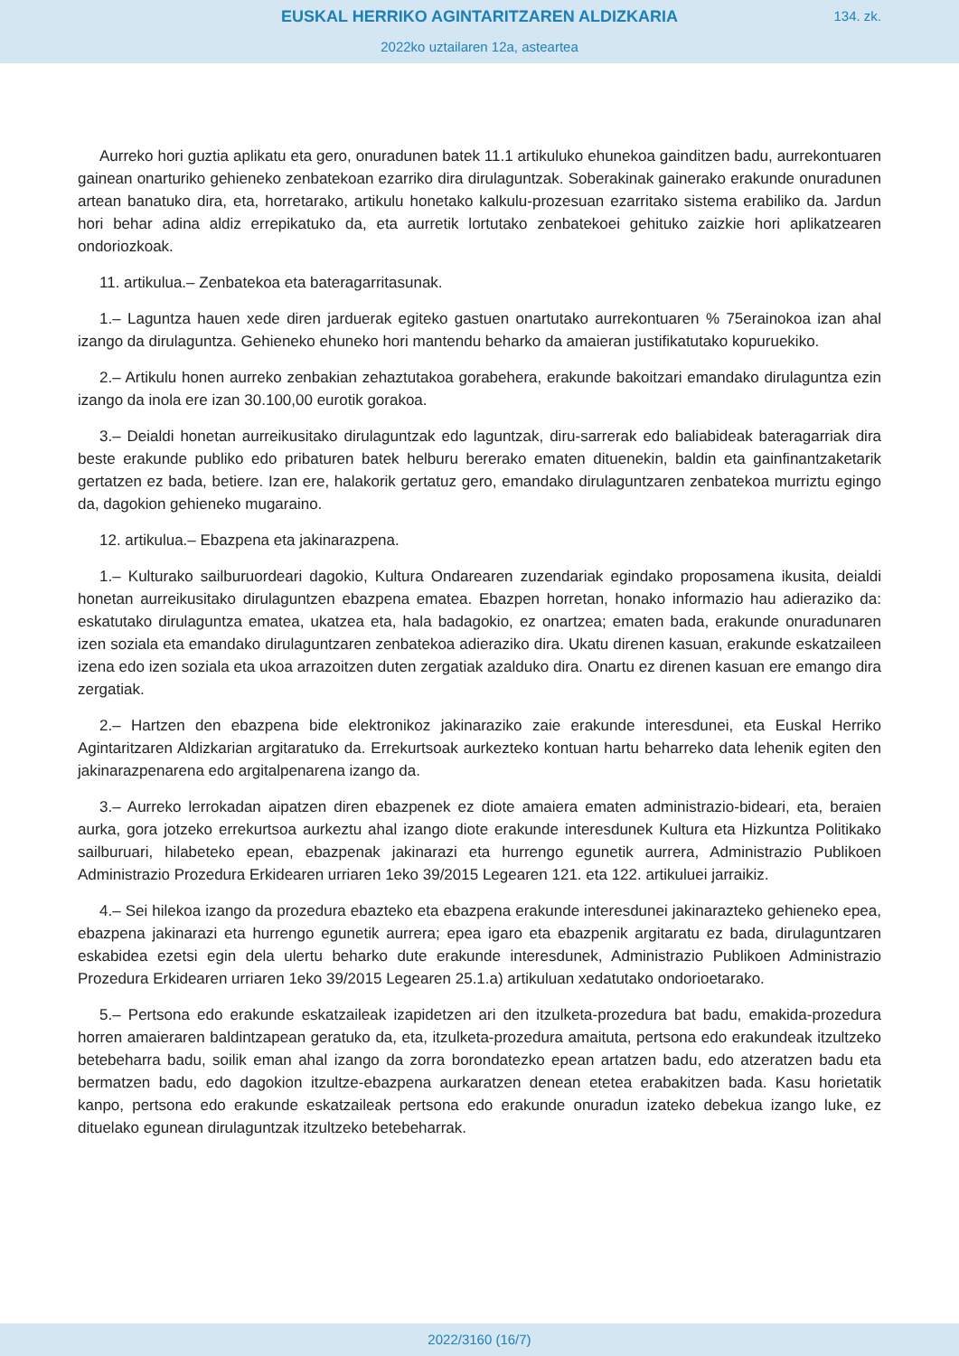EUSKAL HERRIKO AGINTARITZAREN ALDIZKARIA
134. zk.
2022ko uztailaren 12a, asteartea
Aurreko hori guztia aplikatu eta gero, onuradunen batek 11.1 artikuluko ehunekoa gainditzen badu, aurrekontuaren gainean onarturiko gehieneko zenbatekoan ezarriko dira dirulaguntzak. Soberakinak gainerako erakunde onuradunen artean banatuko dira, eta, horretarako, artikulu honetako kalkulu-prozesuan ezarritako sistema erabiliko da. Jardun hori behar adina aldiz errepikatuko da, eta aurretik lortutako zenbatekoei gehituko zaizkie hori aplikatzearen ondoriozkoak.
11. artikulua.– Zenbatekoa eta bateragarritasunak.
1.– Laguntza hauen xede diren jarduerak egiteko gastuen onartutako aurrekontuaren % 75erainokoa izan ahal izango da dirulaguntza. Gehieneko ehuneko hori mantendu beharko da amaieran justifikatutako kopuruekiko.
2.– Artikulu honen aurreko zenbakian zehaztutakoa gorabehera, erakunde bakoitzari emandako dirulaguntza ezin izango da inola ere izan 30.100,00 eurotik gorakoa.
3.– Deialdi honetan aurreikusitako dirulaguntzak edo laguntzak, diru-sarrerak edo baliabideak bateragarriak dira beste erakunde publiko edo pribaturen batek helburu bererako ematen dituenekin, baldin eta gainfinantzaketarik gertatzen ez bada, betiere. Izan ere, halakorik gertatuz gero, emandako dirulaguntzaren zenbatekoa murriztu egingo da, dagokion gehieneko mugaraino.
12. artikulua.– Ebazpena eta jakinarazpena.
1.– Kulturako sailburuordeari dagokio, Kultura Ondarearen zuzendariak egindako proposamena ikusita, deialdi honetan aurreikusitako dirulaguntzen ebazpena ematea. Ebazpen horretan, honako informazio hau adieraziko da: eskatutako dirulaguntza ematea, ukatzea eta, hala badagokio, ez onartzea; ematen bada, erakunde onuradunaren izen soziala eta emandako dirulaguntzaren zenbatekoa adieraziko dira. Ukatu direnen kasuan, erakunde eskatzaileen izena edo izen soziala eta ukoa arrazoitzen duten zergatiak azalduko dira. Onartu ez direnen kasuan ere emango dira zergatiak.
2.– Hartzen den ebazpena bide elektronikoz jakinaraziko zaie erakunde interesdunei, eta Euskal Herriko Agintaritzaren Aldizkarian argitaratuko da. Errekurtsoak aurkezteko kontuan hartu beharreko data lehenik egiten den jakinarazpenarena edo argitalpenarena izango da.
3.– Aurreko lerrokadan aipatzen diren ebazpenek ez diote amaiera ematen administrazio-bideari, eta, beraien aurka, gora jotzeko errekurtsoa aurkeztu ahal izango diote erakunde interesdunek Kultura eta Hizkuntza Politikako sailburuari, hilabeteko epean, ebazpenak jakinarazi eta hurrengo egunetik aurrera, Administrazio Publikoen Administrazio Prozedura Erkidearen urriaren 1eko 39/2015 Legearen 121. eta 122. artikuluei jarraikiz.
4.– Sei hilekoa izango da prozedura ebazteko eta ebazpena erakunde interesdunei jakinarazteko gehieneko epea, ebazpena jakinarazi eta hurrengo egunetik aurrera; epea igaro eta ebazpenik argitaratu ez bada, dirulaguntzaren eskabidea ezetsi egin dela ulertu beharko dute erakunde interesdunek, Administrazio Publikoen Administrazio Prozedura Erkidearen urriaren 1eko 39/2015 Legearen 25.1.a) artikuluan xedatutako ondorioetarako.
5.– Pertsona edo erakunde eskatzaileak izapidetzen ari den itzulketa-prozedura bat badu, emakida-prozedura horren amaieraren baldintzapean geratuko da, eta, itzulketa-prozedura amaituta, pertsona edo erakundeak itzultzeko betebeharra badu, soilik eman ahal izango da zorra borondatezko epean artatzen badu, edo atzeratzen badu eta bermatzen badu, edo dagokion itzultze-ebazpena aurkaratzen denean etetea erabakitzen bada. Kasu horietatik kanpo, pertsona edo erakunde eskatzaileak pertsona edo erakunde onuradun izateko debekua izango luke, ez dituelako egunean dirulaguntzak itzultzeko betebeharrak.
2022/3160 (16/7)